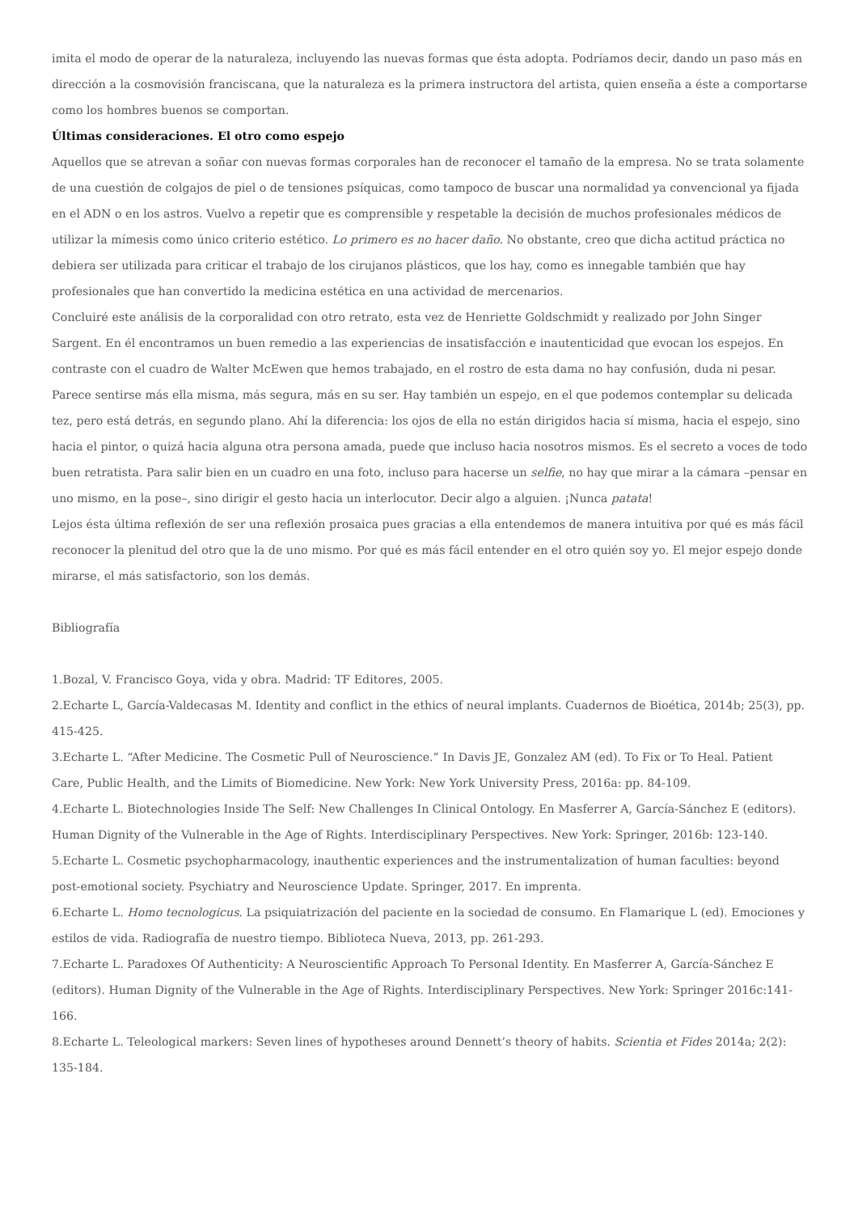imita el modo de operar de la naturaleza, incluyendo las nuevas formas que ésta adopta. Podríamos decir, dando un paso más en dirección a la cosmovisión franciscana, que la naturaleza es la primera instructora del artista, quien enseña a éste a comportarse como los hombres buenos se comportan.
Últimas consideraciones. El otro como espejo
Aquellos que se atrevan a soñar con nuevas formas corporales han de reconocer el tamaño de la empresa. No se trata solamente de una cuestión de colgajos de piel o de tensiones psíquicas, como tampoco de buscar una normalidad ya convencional ya fijada en el ADN o en los astros. Vuelvo a repetir que es comprensible y respetable la decisión de muchos profesionales médicos de utilizar la mímesis como único criterio estético. Lo primero es no hacer daño. No obstante, creo que dicha actitud práctica no debiera ser utilizada para criticar el trabajo de los cirujanos plásticos, que los hay, como es innegable también que hay profesionales que han convertido la medicina estética en una actividad de mercenarios.
Concluiré este análisis de la corporalidad con otro retrato, esta vez de Henriette Goldschmidt y realizado por John Singer Sargent. En él encontramos un buen remedio a las experiencias de insatisfacción e inautenticidad que evocan los espejos. En contraste con el cuadro de Walter McEwen que hemos trabajado, en el rostro de esta dama no hay confusión, duda ni pesar. Parece sentirse más ella misma, más segura, más en su ser. Hay también un espejo, en el que podemos contemplar su delicada tez, pero está detrás, en segundo plano. Ahí la diferencia: los ojos de ella no están dirigidos hacia sí misma, hacia el espejo, sino hacia el pintor, o quizá hacia alguna otra persona amada, puede que incluso hacia nosotros mismos. Es el secreto a voces de todo buen retratista. Para salir bien en un cuadro en una foto, incluso para hacerse un selfie, no hay que mirar a la cámara –pensar en uno mismo, en la pose–, sino dirigir el gesto hacia un interlocutor. Decir algo a alguien. ¡Nunca patata!
Lejos ésta última reflexión de ser una reflexión prosaica pues gracias a ella entendemos de manera intuitiva por qué es más fácil reconocer la plenitud del otro que la de uno mismo. Por qué es más fácil entender en el otro quién soy yo. El mejor espejo donde mirarse, el más satisfactorio, son los demás.
Bibliografía
1.Bozal, V. Francisco Goya, vida y obra. Madrid: TF Editores, 2005.
2.Echarte L, García-Valdecasas M. Identity and conflict in the ethics of neural implants. Cuadernos de Bioética, 2014b; 25(3), pp. 415-425.
3.Echarte L. “After Medicine. The Cosmetic Pull of Neuroscience.” In Davis JE, Gonzalez AM (ed). To Fix or To Heal. Patient Care, Public Health, and the Limits of Biomedicine. New York: New York University Press, 2016a: pp. 84-109.
4.Echarte L. Biotechnologies Inside The Self: New Challenges In Clinical Ontology. En Masferrer A, García-Sánchez E (editors). Human Dignity of the Vulnerable in the Age of Rights. Interdisciplinary Perspectives. New York: Springer, 2016b: 123-140.
5.Echarte L. Cosmetic psychopharmacology, inauthentic experiences and the instrumentalization of human faculties: beyond post-emotional society. Psychiatry and Neuroscience Update. Springer, 2017. En imprenta.
6.Echarte L. Homo tecnologicus. La psiquiatrización del paciente en la sociedad de consumo. En Flamarique L (ed). Emociones y estilos de vida. Radiografía de nuestro tiempo. Biblioteca Nueva, 2013, pp. 261-293.
7.Echarte L. Paradoxes Of Authenticity: A Neuroscientific Approach To Personal Identity. En Masferrer A, García-Sánchez E (editors). Human Dignity of the Vulnerable in the Age of Rights. Interdisciplinary Perspectives. New York: Springer 2016c:141-166.
8.Echarte L. Teleological markers: Seven lines of hypotheses around Dennett’s theory of habits. Scientia et Fides 2014a; 2(2): 135-184.